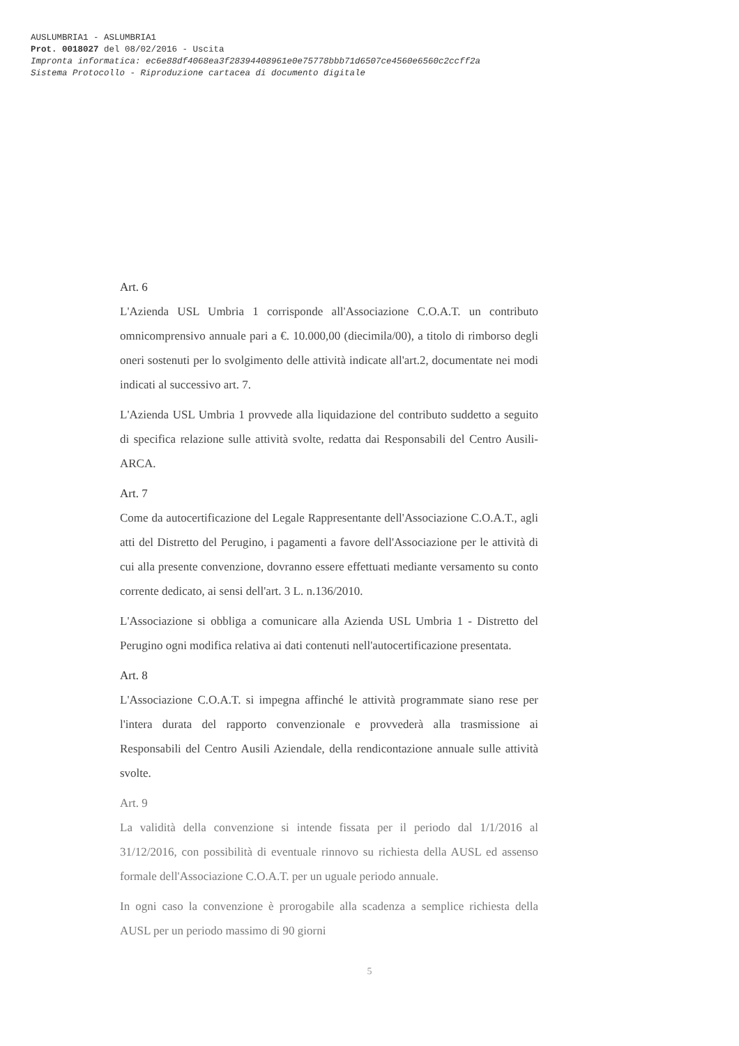AUSLUMBRIA1 - ASLUMBRIA1
Prot. 0018027 del 08/02/2016 - Uscita
Impronta informatica: ec6e88df4068ea3f28394408961e0e75778bbb71d6507ce4560e6560c2ccff2a
Sistema Protocollo - Riproduzione cartacea di documento digitale
Art. 6
L'Azienda USL Umbria 1 corrisponde all'Associazione C.O.A.T. un contributo omnicomprensivo annuale pari a €. 10.000,00 (diecimila/00), a titolo di rimborso degli oneri sostenuti per lo svolgimento delle attività indicate all'art.2, documentate nei modi indicati al successivo art. 7.
L'Azienda USL Umbria 1 provvede alla liquidazione del contributo suddetto a seguito di specifica relazione sulle attività svolte, redatta dai Responsabili del Centro Ausili-ARCA.
Art. 7
Come da autocertificazione del Legale Rappresentante dell'Associazione C.O.A.T., agli atti del Distretto del Perugino, i pagamenti a favore dell'Associazione per le attività di cui alla presente convenzione, dovranno essere effettuati mediante versamento su conto corrente dedicato, ai sensi dell'art. 3 L. n.136/2010.
L'Associazione si obbliga a comunicare alla Azienda USL Umbria 1 - Distretto del Perugino ogni modifica relativa ai dati contenuti nell'autocertificazione presentata.
Art. 8
L'Associazione C.O.A.T. si impegna affinché le attività programmate siano rese per l'intera durata del rapporto convenzionale e provvederà alla trasmissione ai Responsabili del Centro Ausili Aziendale, della rendicontazione annuale sulle attività svolte.
Art. 9
La validità della convenzione si intende fissata per il periodo dal 1/1/2016 al 31/12/2016, con possibilità di eventuale rinnovo su richiesta della AUSL ed assenso formale dell'Associazione C.O.A.T. per un uguale periodo annuale.
In ogni caso la convenzione è prorogabile alla scadenza a semplice richiesta della AUSL per un periodo massimo di 90 giorni
5